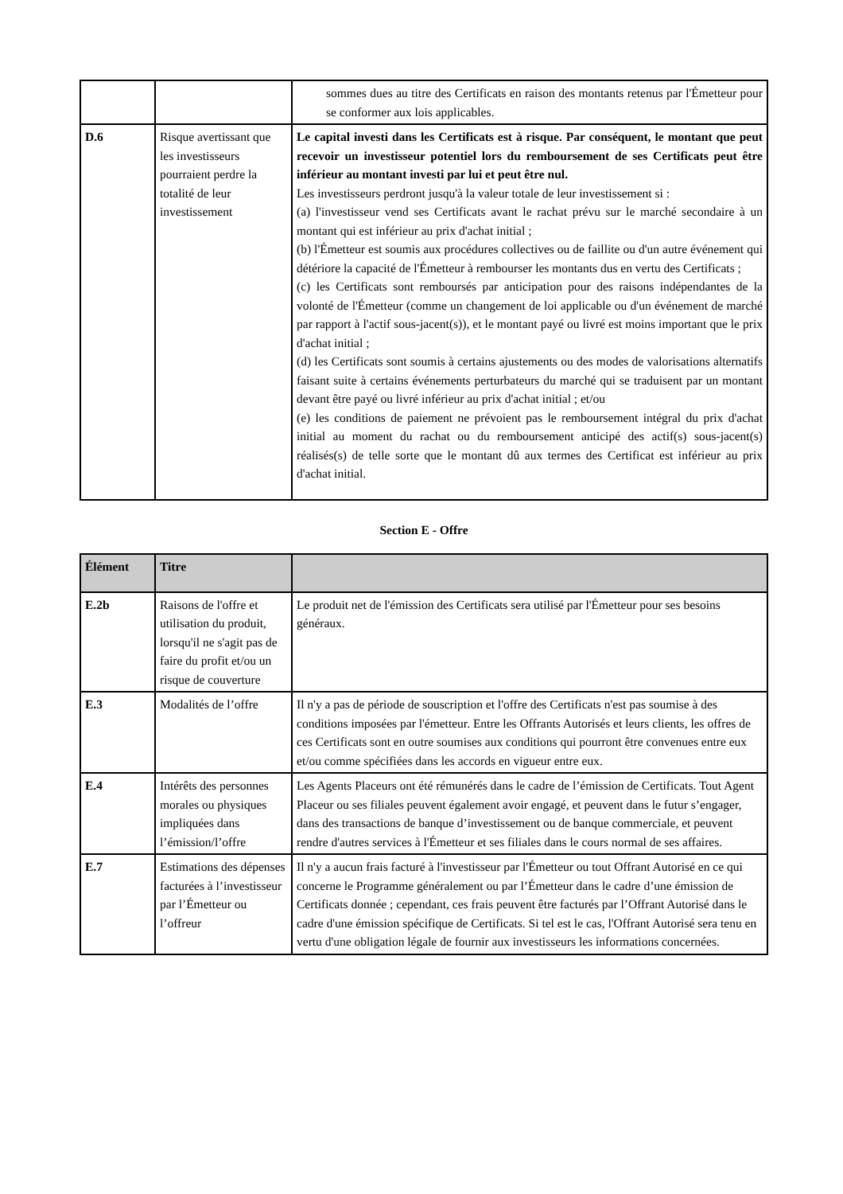| | | sommes dues au titre des Certificats en raison des montants retenus par l'Émetteur pour se conformer aux lois applicables. |
| D.6 | Risque avertissant que les investisseurs pourraient perdre la totalité de leur investissement | Le capital investi dans les Certificats est à risque. Par conséquent, le montant que peut recevoir un investisseur potentiel lors du remboursement de ses Certificats peut être inférieur au montant investi par lui et peut être nul. Les investisseurs perdront jusqu'à la valeur totale de leur investissement si : (a) l'investisseur vend ses Certificats avant le rachat prévu sur le marché secondaire à un montant qui est inférieur au prix d'achat initial ; (b) l'Émetteur est soumis aux procédures collectives ou de faillite ou d'un autre événement qui détériore la capacité de l'Émetteur à rembourser les montants dus en vertu des Certificats ; (c) les Certificats sont remboursés par anticipation pour des raisons indépendantes de la volonté de l'Émetteur (comme un changement de loi applicable ou d'un événement de marché par rapport à l'actif sous-jacent(s)), et le montant payé ou livré est moins important que le prix d'achat initial ; (d) les Certificats sont soumis à certains ajustements ou des modes de valorisations alternatifs faisant suite à certains événements perturbateurs du marché qui se traduisent par un montant devant être payé ou livré inférieur au prix d'achat initial ; et/ou (e) les conditions de paiement ne prévoient pas le remboursement intégral du prix d'achat initial au moment du rachat ou du remboursement anticipé des actif(s) sous-jacent(s) réalisés(s) de telle sorte que le montant dû aux termes des Certificat est inférieur au prix d'achat initial. |
Section E - Offre
| Élément | Titre | |
| --- | --- | --- |
| E.2b | Raisons de l'offre et utilisation du produit, lorsqu'il ne s'agit pas de faire du profit et/ou un risque de couverture | Le produit net de l'émission des Certificats sera utilisé par l'Émetteur pour ses besoins généraux. |
| E.3 | Modalités de l’offre | Il n'y a pas de période de souscription et l'offre des Certificats n'est pas soumise à des conditions imposées par l'émetteur. Entre les Offrants Autorisés et leurs clients, les offres de ces Certificats sont en outre soumises aux conditions qui pourront être convenues entre eux et/ou comme spécifiées dans les accords en vigueur entre eux. |
| E.4 | Intérêts des personnes morales ou physiques impliquées dans l’émission/l’offre | Les Agents Placeurs ont été rémunérés dans le cadre de l’émission de Certificats. Tout Agent Placeur ou ses filiales peuvent également avoir engagé, et peuvent dans le futur s’engager, dans des transactions de banque d’investissement ou de banque commerciale, et peuvent rendre d'autres services à l'Émetteur et ses filiales dans le cours normal de ses affaires. |
| E.7 | Estimations des dépenses facturées à l’investisseur par l’Émetteur ou l’offreur | Il n'y a aucun frais facturé à l'investisseur par l'Émetteur ou tout Offrant Autorisé en ce qui concerne le Programme généralement ou par l’Émetteur dans le cadre d’une émission de Certificats donnée ; cependant, ces frais peuvent être facturés par l’Offrant Autorisé dans le cadre d'une émission spécifique de Certificats. Si tel est le cas, l'Offrant Autorisé sera tenu en vertu d'une obligation légale de fournir aux investisseurs les informations concernées. |